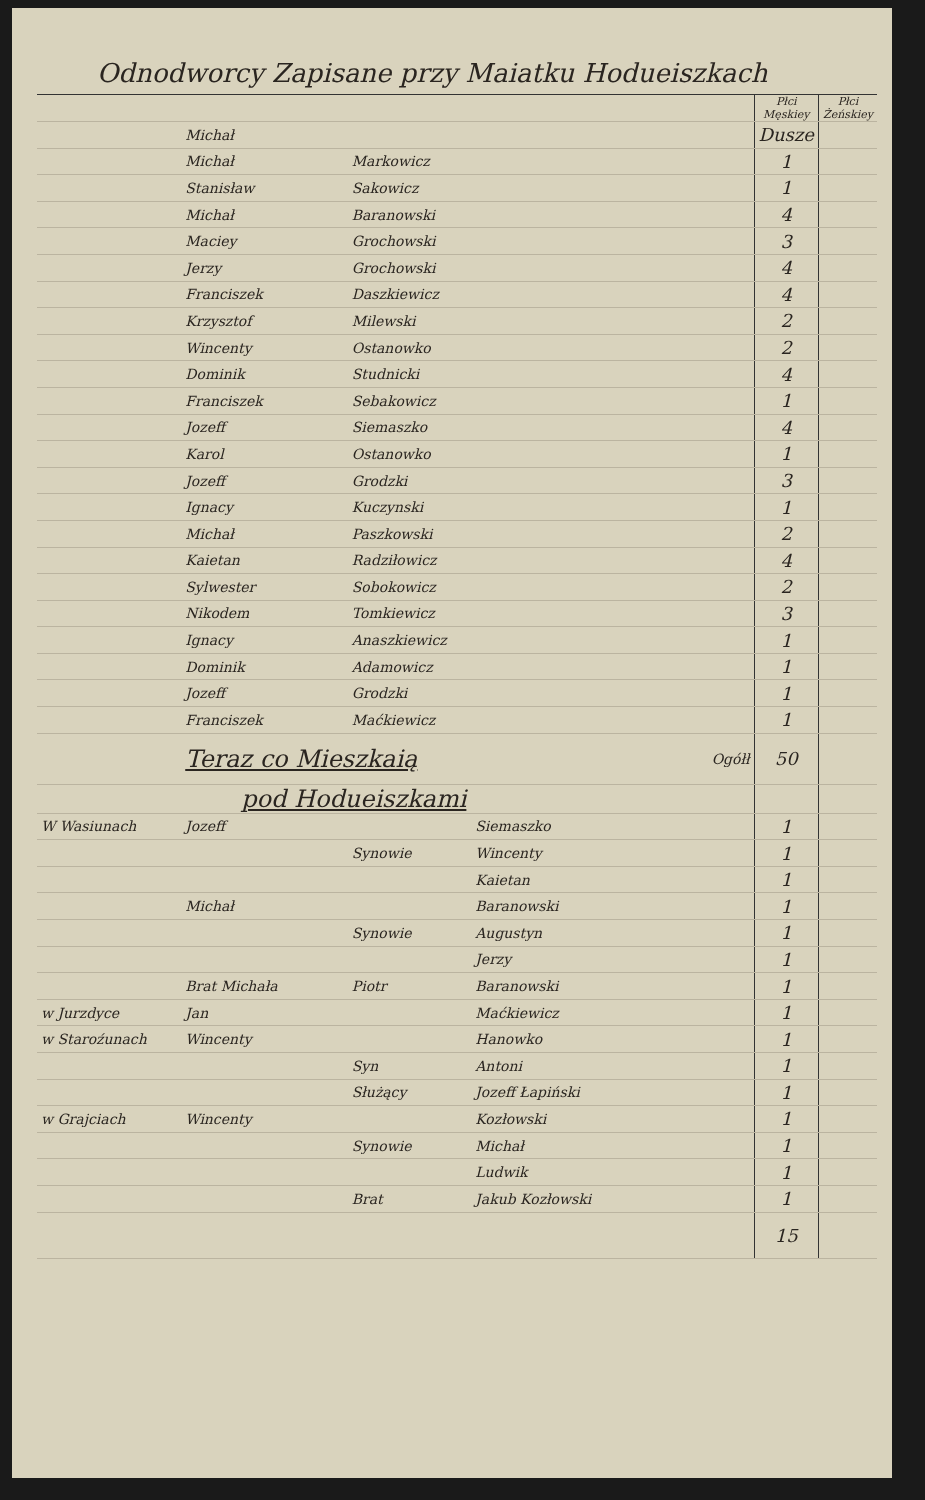Odnodworcy Zapisane przy Maiatku Hodueiszkach
| | | | | | Płci Męskiey | Płci Żeńskiey |
| --- | --- | --- | --- | --- | --- | --- |
| | Michał | | | | Dusze | |
| | Michał | Markowicz | | | 1 | |
| | Stanisław | Sakowicz | | | 1 | |
| | Michał | Baranowski | | | 4 | |
| | Maciey | Grochowski | | | 3 | |
| | Jerzy | Grochowski | | | 4 | |
| | Franciszek | Daszkiewicz | | | 4 | |
| | Krzysztof | Milewski | | | 2 | |
| | Wincenty | Ostanowko | | | 2 | |
| | Dominik | Studnicki | | | 4 | |
| | Franciszek | Sebakowicz | | | 1 | |
| | Jozeff | Siemaszko | | | 4 | |
| | Karol | Ostanowko | | | 1 | |
| | Jozeff | Grodzki | | | 3 | |
| | Ignacy | Kuczynski | | | 1 | |
| | Michał | Paszkowski | | | 2 | |
| | Kaietan | Radziłowicz | | | 4 | |
| | Sylwester | Sobokowicz | | | 2 | |
| | Nikodem | Tomkiewicz | | | 3 | |
| | Ignacy | Anaszkiewicz | | | 1 | |
| | Dominik | Adamowicz | | | 1 | |
| | Jozeff | Grodzki | | | 1 | |
| | Franciszek | Maćkiewicz | | | 1 | |
| | Teraz co Mieszkaią | | | Ogółł | 50 | |
| | pod Hodueiszkami | | | | | |
| W Wasiunach | Jozeff | | Siemaszko | | 1 | |
| | | Synowie | Wincenty | | 1 | |
| | | | Kaietan | | 1 | |
| | Michał | | Baranowski | | 1 | |
| | | Synowie | Augustyn | | 1 | |
| | | | Jerzy | | 1 | |
| | Brat Michała | Piotr | Baranowski | | 1 | |
| w Jurzdyce | Jan | | Maćkiewicz | | 1 | |
| w Staroźunach | Wincenty | | Hanowko | | 1 | |
| | | Syn | Antoni | | 1 | |
| | | Służący | Jozeff Łapiński | | 1 | |
| w Grajciach | Wincenty | | Kozłowski | | 1 | |
| | | Synowie | Michał | | 1 | |
| | | | Ludwik | | 1 | |
| | | Brat | Jakub Kozłowski | | 1 | |
| | | | | | 15 | |